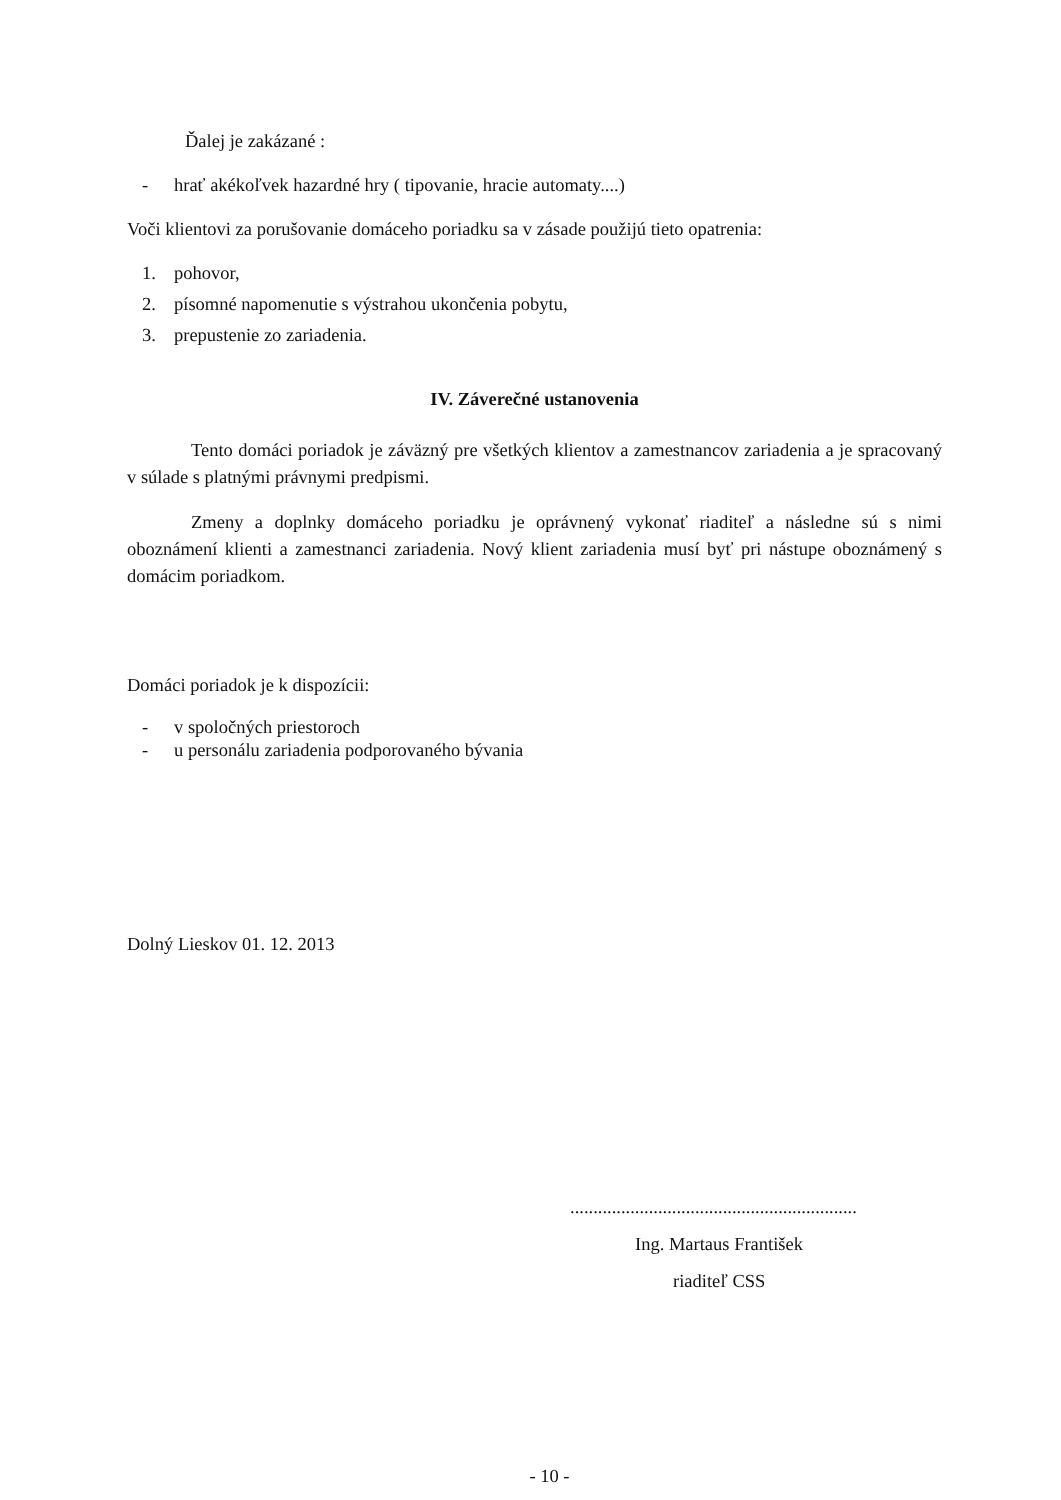Ďalej je zakázané :
- hrať akékoľvek hazardné hry ( tipovanie, hracie automaty....)
Voči klientovi za porušovanie domáceho poriadku sa v zásade použijú tieto opatrenia:
1. pohovor,
2. písomné napomenutie s výstrahou ukončenia pobytu,
3. prepustenie zo zariadenia.
IV. Záverečné ustanovenia
Tento domáci poriadok je záväzný pre všetkých klientov a zamestnancov zariadenia a je spracovaný v súlade s platnými právnymi predpismi.
Zmeny a doplnky domáceho poriadku je oprávnený vykonať riaditeľ a následne sú s nimi oboznámení klienti a zamestnanci zariadenia. Nový klient zariadenia musí byť pri nástupe oboznámený s domácim poriadkom.
Domáci poriadok je k dispozícii:
- v spoločných priestoroch
- u personálu zariadenia podporovaného bývania
Dolný Lieskov 01. 12. 2013
..............................................................
Ing. Martaus František
riaditeľ CSS
- 10 -